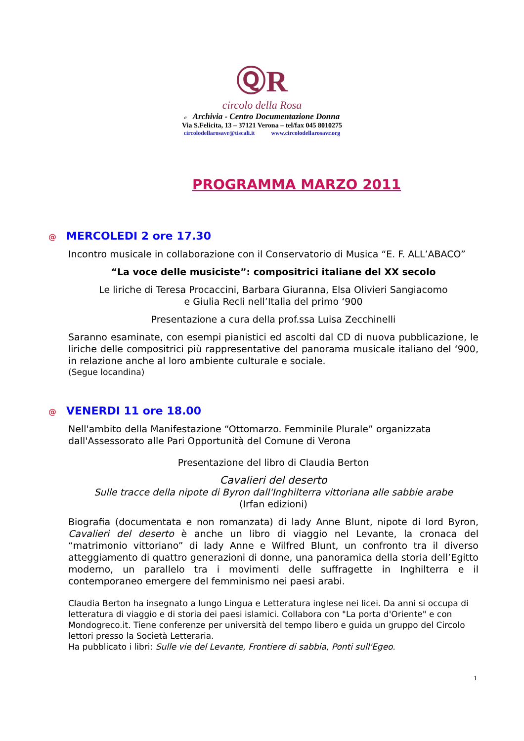ⓆR
circolo della Rosa
e Archivia - Centro Documentazione Donna
Via S.Felicita, 13 – 37121 Verona – tel/fax 045 8010275
circolodellarosavr@tiscali.it www.circolodellarosavr.org
PROGRAMMA MARZO 2011
@ MERCOLEDI 2 ore 17.30
Incontro musicale in collaborazione con il Conservatorio di Musica “E. F. ALL’ABACO”
“La voce delle musiciste”: compositrici italiane del XX secolo
Le liriche di Teresa Procaccini, Barbara Giuranna, Elsa Olivieri Sangiacomo
e Giulia Recli nell’Italia del primo ‘900
Presentazione a cura della prof.ssa Luisa Zecchinelli
Saranno esaminate, con esempi pianistici ed ascolti dal CD di nuova pubblicazione, le liriche delle compositrici più rappresentative del panorama musicale italiano del ‘900, in relazione anche al loro ambiente culturale e sociale.
(Segue locandina)
@ VENERDI 11 ore 18.00
Nell'ambito della Manifestazione “Ottomarzo. Femminile Plurale” organizzata dall'Assessorato alle Pari Opportunità del Comune di Verona
Presentazione del libro di Claudia Berton
Cavalieri del deserto
Sulle tracce della nipote di Byron dall'Inghilterra vittoriana alle sabbie arabe
(Irfan edizioni)
Biografia (documentata e non romanzata) di lady Anne Blunt, nipote di lord Byron, Cavalieri del deserto è anche un libro di viaggio nel Levante, la cronaca del “matrimonio vittoriano” di lady Anne e Wilfred Blunt, un confronto tra il diverso atteggiamento di quattro generazioni di donne, una panoramica della storia dell’Egitto moderno, un parallelo tra i movimenti delle suffragette in Inghilterra e il contemporaneo emergere del femminismo nei paesi arabi.
Claudia Berton ha insegnato a lungo Lingua e Letteratura inglese nei licei. Da anni si occupa di letteratura di viaggio e di storia dei paesi islamici. Collabora con "La porta d'Oriente" e con Mondogreco.it. Tiene conferenze per università del tempo libero e guida un gruppo del Circolo lettori presso la Società Letteraria.
Ha pubblicato i libri: Sulle vie del Levante, Frontiere di sabbia, Ponti sull'Egeo.
1